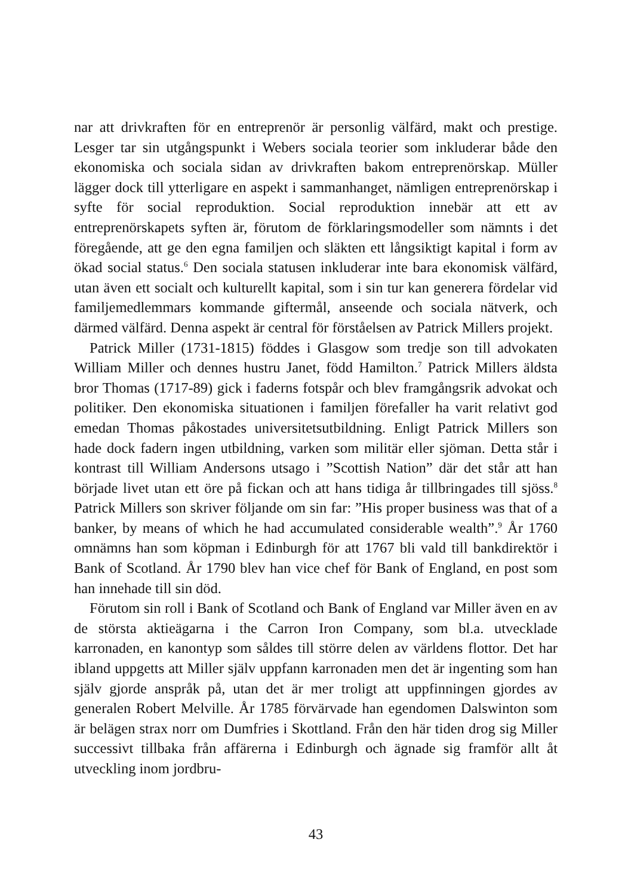nar att drivkraften för en entreprenör är personlig välfärd, makt och prestige. Lesger tar sin utgångspunkt i Webers sociala teorier som inkluderar både den ekonomiska och sociala sidan av drivkraften bakom entreprenörskap. Müller lägger dock till ytterligare en aspekt i sammanhanget, nämligen entreprenörskap i syfte för social reproduktion. Social reproduktion innebär att ett av entreprenörskapets syften är, förutom de förklaringsmodeller som nämnts i det föregående, att ge den egna familjen och släkten ett långsiktigt kapital i form av ökad social status.<sup>6</sup> Den sociala statusen inkluderar inte bara ekonomisk välfärd, utan även ett socialt och kulturellt kapital, som i sin tur kan generera fördelar vid familjemedlemmars kommande giftermål, anseende och sociala nätverk, och därmed välfärd. Denna aspekt är central för förståelsen av Patrick Millers projekt.
Patrick Miller (1731-1815) föddes i Glasgow som tredje son till advokaten William Miller och dennes hustru Janet, född Hamilton.<sup>7</sup> Patrick Millers äldsta bror Thomas (1717-89) gick i faderns fotspår och blev framgångsrik advokat och politiker. Den ekonomiska situationen i familjen förefaller ha varit relativt god emedan Thomas påkostades universitetsutbildning. Enligt Patrick Millers son hade dock fadern ingen utbildning, varken som militär eller sjöman. Detta står i kontrast till William Andersons utsago i ”Scottish Nation” där det står att han började livet utan ett öre på fickan och att hans tidiga år tillbringades till sjöss.<sup>8</sup> Patrick Millers son skriver följande om sin far: ”His proper business was that of a banker, by means of which he had accumulated considerable wealth”.<sup>9</sup> År 1760 omnämns han som köpman i Edinburgh för att 1767 bli vald till bankdirektör i Bank of Scotland. År 1790 blev han vice chef för Bank of England, en post som han innehade till sin död.
Förutom sin roll i Bank of Scotland och Bank of England var Miller även en av de största aktieägarna i the Carron Iron Company, som bl.a. utvecklade karronaden, en kanontyp som såldes till större delen av världens flottor. Det har ibland uppgetts att Miller själv uppfann karronaden men det är ingenting som han själv gjorde anspråk på, utan det är mer troligt att uppfinningen gjordes av generalen Robert Melville. År 1785 förvärvade han egendomen Dalswinton som är belägen strax norr om Dumfries i Skottland. Från den här tiden drog sig Miller successivt tillbaka från affärerna i Edinburgh och ägnade sig framför allt åt utveckling inom jordbru-
43